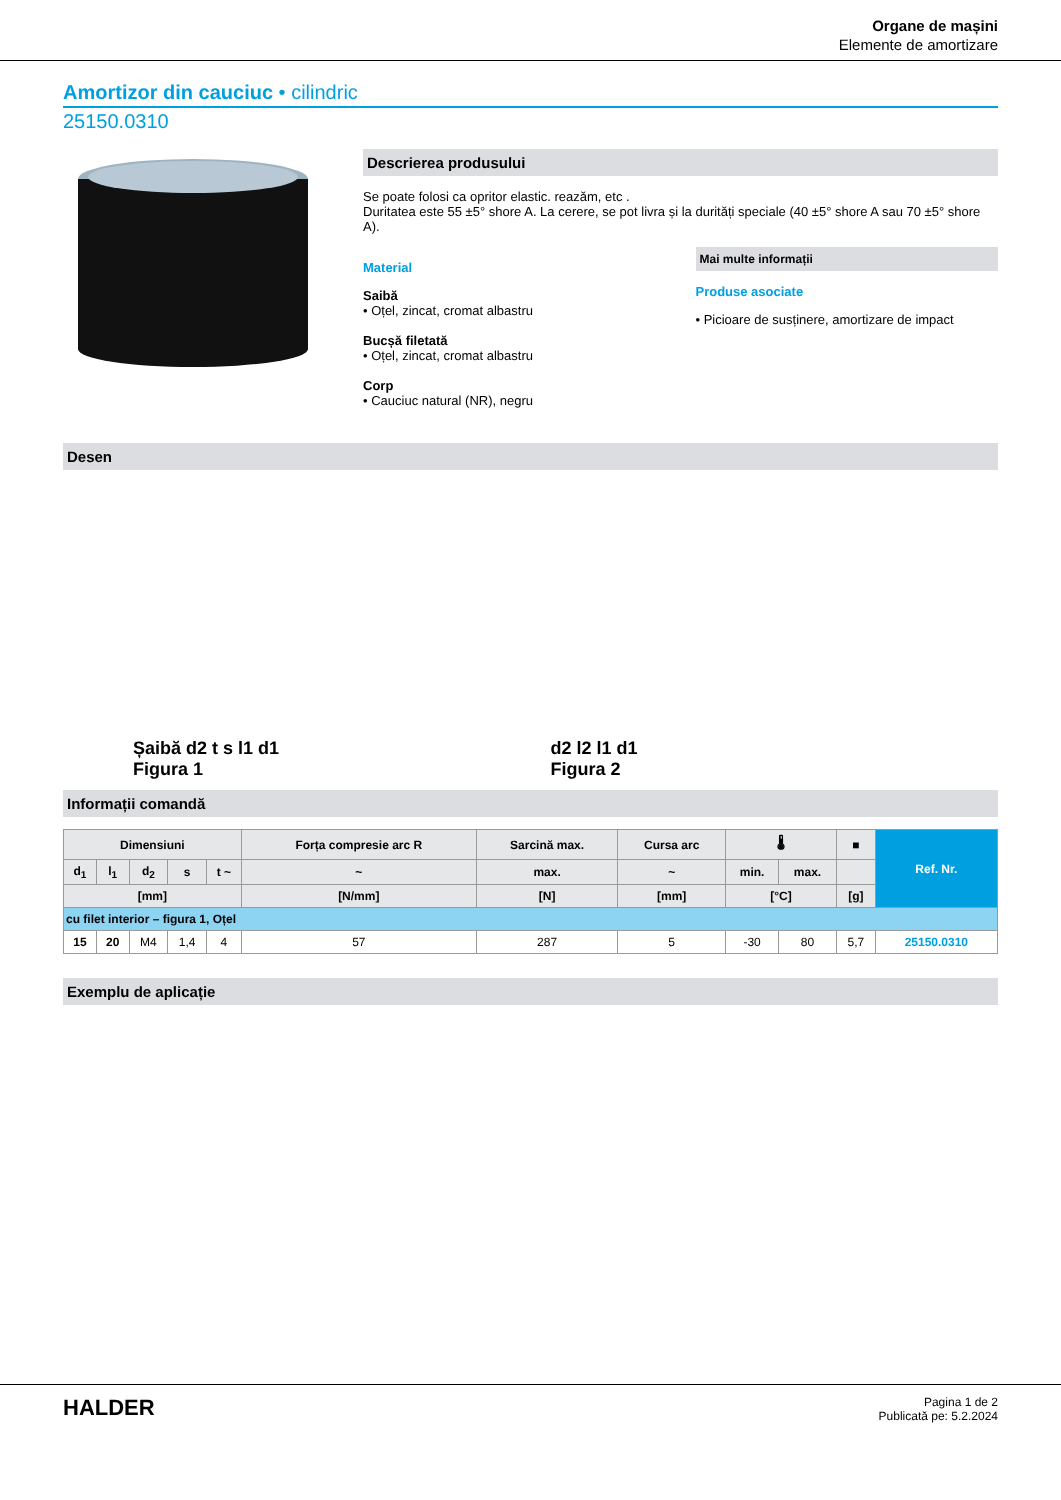Organe de mașini
Elemente de amortizare
Amortizor din cauciuc • cilindric
25150.0310
Descrierea produsului
Se poate folosi ca opritor elastic. reazăm, etc .
Duritatea este 55 ±5° shore A. La cerere, se pot livra și la durități speciale (40 ±5° shore A sau 70 ±5° shore A).
Material
Saibă
• Oțel, zincat, cromat albastru
Bucșă filetată
• Oțel, zincat, cromat albastru
Corp
• Cauciuc natural (NR), negru
Mai multe informații
Produse asociate
• Picioare de susținere, amortizare de impact
Desen
Șaibă d2 t s l1 d1
Figura 1
d2 l2 l1 d1
Figura 2
Informații comandă
| Dimensiuni | | | | | Forța compresie arc R | Sarcină max. | Cursa arc | 🌡 | | ■ | Ref. Nr. |
| --- | --- | --- | --- | --- | --- | --- | --- | --- | --- | --- | --- |
| d<sub>1</sub> | l<sub>1</sub> | d<sub>2</sub> | s | t ~ | ~ | max. | ~ | min. | max. | | |
| [mm] | | | | | [N/mm] | [N] | [mm] | [°C] | | [g] | |
| cu filet interior – figura 1, Oțel | | | | | | | | | | | |
| 15 | 20 | M4 | 1,4 | 4 | 57 | 287 | 5 | -30 | 80 | 5,7 | 25150.0310 |
Exemplu de aplicație
HALDER
Pagina 1 de 2
Publicată pe: 5.2.2024